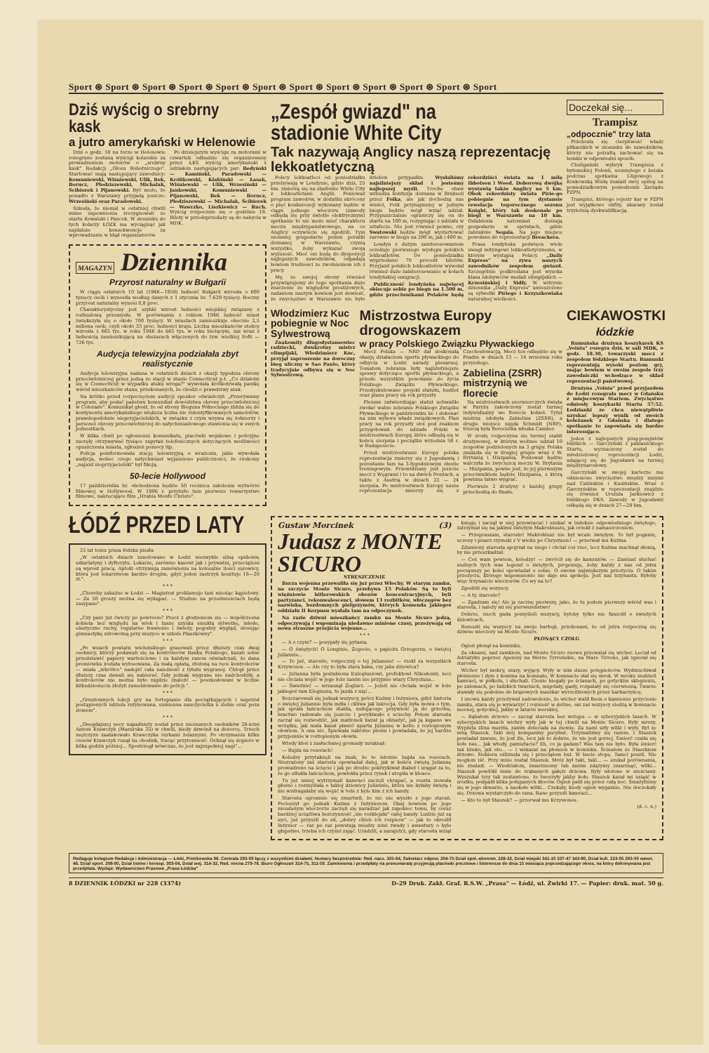Sport ⊛ Sport ⊛ Sport ⊛ Sport ⊛ Sport ⊛ Sport ⊛ Sport ⊛ Sport ⊛ Sport ⊛ Sport ⊛ Sport ⊛ Sport
Dziś wyścig o srebrny kask
a jutro amerykański w Helenowie
Dziś o godz. 18 na torze w Helenowie rozegrane zostaną wyścigi kolarskie za prowadzeniem motorów o „srebrny kask" Redakcji „Głosu Robotniczego". Startować mają następujący zawodnicy: Komuniewski, Wiśniewski, Ulik, Bek, Borucz, Płodziszewski, Michalak, Ścibiorek i Pijanowski. Być może, że ponadto z Warszawy przyjadą jeszcze: Wrzesiński oraz Paradowski.
Szkoda, że niemal w ostatniej chwili mimo zapewnienia zrezygnowali ze startu Kowalski i Pancek. W stosunku do tych kolarzy ŁOZK ma wyciągnąć jak najdalsze konsekwencje za wprowadzanie w błąd organizatorów.
Po dzisiejszym wyścigu za motorami w czwartek odbędzie się organizowany przez ŁKS wyścig amerykański z udziałem następujących par: Bedyński — Kamiński, Paradowski — Królikowski, Klabiński — Łasak, Wiśniewski — Ulik, Wrzesiński — Jankowski, Komuniewski — Pijanowski, Bek — Borucz, Płodziszewski — Michalak, Ścibiorek — Wawrzko, Liszkiewicz — Ruch. Wyścig rozpocznie się o godzinie 18. Bilety w przedsprzedaży są do nabycia w MDK.
MAGAZYN Dziennika
Przyrost naturalny w Bułgarii
W ciągu ostatnich 10 lat (1946—1956) ludność Bułgarii wzrosła o 600 tysięcy osób i wynosiła według danych z 1 stycznia br. 7.629 tysięcy. Roczny przyrost naturalny wynosi 0,8 proc.
Charakterystyczny jest szybki wzrost ludności miejskiej związany z rozbudową przemysłu. W porównaniu z rokiem 1946 ludność miast zwiększyła się o około 700 tysięcy. W miastach zamieszkuje obecnie 2,5 miliona osób, czyli około 33 proc. ludności kraju. Liczba mieszkańców stolicy wzrosła z 465 tys. w roku 1946 do 645 tys. w roku bieżącym, zaś wraz z ludnością zamieszkującą na obszarach włączonych do tzw. wielkiej Sofii — 726 tys.
Audycja telewizyjna podziałała zbyt realistycznie
Audycja telewizyjna nadana w ostatnich dniach z okazji tygodnia obrony przeciwlotniczej przez jedną ze stacji w stanie Connecticut p.t. „Co działoby się w Connecticut w wypadku ataku wroga?" wywołała krótkotrwałą panikę wśród mieszkańców stanu, przekonanych, że chodzi o prawdziwy atak.
Na krótko przed rozpoczęciem audycji speaker oświadczył: „Przerywamy program, aby podać państwu komunikat dowództwa obrony przeciwlotniczej w Colorado". Komunikat głosił, że od strony Bieguna Północnego zbliża się do kontynentu amerykańskiego większa liczba nie zidentyfikowanych samolotów, prawdopodobnie nieprzyjacielskich, w związku z czym wzywa się żołnierzy i personel obrony przeciwlotniczej do natychmiastowego stawienia się w swych jednostkach.
W kilka chwil po ogłoszeniu komunikatu, placówki wojskowe i policyjne zaczęły otrzymywać tysiące zapytań telefonicznych dotyczących możliwości opuszczenia miasta, zgłoszeń pomocy itp.
Policja poinformowała stację telewizyjną o wrażeniu, jakie wywołała audycja, wobec czego natychmiast wyjaśniono publiczności, że rzekomy „najazd nieprzyjacielski" był fikcją.
50-lecie Hollywood
17 października br. obchodzona będzie 50 rocznica założenia wytwórni filmowej w Hollywood. W 1906 r. przybyło tam pierwsze towarzystwo filmowe, nakręcające film „Hrabia Monte Christo".
ŁÓDŹ PRZED LATY
25 lat temu prasa łódzka pisała:
„W ostatnich dniach zanotowano w Łodzi niezwykle silną epidemię szkarlatyny i dyfterytu. Lekarze, zarówno kasowi jak i prywatni, przeciążeni są wprost pracą. Apteki otrzymują zamówienia na kolosalne ilości surowicy, która jest lekarstwem bardzo drogim, gdyż jeden zastrzyk kosztuje 18—20 zł.".
* * *
„Choroby zakaźne w Łodzi — Magistrat proklamuje tani miesiąc kąpielowy. — Za 50 groszy można się wykąpać. — Studnie na przedmieściach będą zasypane".
* * *
„Czy pani już ćwiczy po powrocie? Precz z głodzeniem się — współczesna kobieta bez względu na wiek i tuszę uzyska smukłą sylwetkę, młode, elastyczne ruchy, regularne trawienie i świeży, pogodny wygląd, stosując gimnastykę zdrowotną przy muzyce w szkole Płaszkówny".
* * *
„Po wsiach powiatu wieluńskiego grasowali przez dłuższy czas dwaj osobnicy, którzy podawali się za kontrolerów Banku Polskiego, kazali sobie przedstawić papiery wartościowe i za każdym razem oświadczali, że dana premiówka została wylosowana. Za małą opłatą, złożoną na ręce kontrolerów — miała „wkrótce" nadejść cała należność z tytułu wygranej. Chłopi przez dłuższy czas dawali się nabierać. Gdy jednak wygrane nie nadchodziły, a kontrolerów nie można było nigdzie znaleźć — poszkodowani w liczbie kilkudziesięciu złożyli zameldowanie do policji.".
* * *
„Gruntownych lekcji gry na fortepianie dla początkujących i naprzód postąpionych udziela rutynowana, sumienna nauczycielka u siebie oraz poza domem".
* * *
„Onegdajszej nocy napadnięty został przez nieznanych osobników 28-letni Antoni Krawczyk (Mazurska 35) w chwili, kiedy dzwonił na dozorcę. Trzech mężczyzn zaatakowało Krawczyka rurkami żelaznymi. Po otrzymaniu kilku ciosów Krawczyk runął na chodnik, tracąc przytomność. Ocknął się dopiero w kilka godzin później... Spostrzegł wówczas, że jest najzupełniej nagi"...
„Zespół gwiazd" na stadionie White City
Tak nazywają Anglicy naszą reprezentację lekkoatletyczną
Polscy lekkoatleci od poniedziałku przebywają w Londynie, gdzie dziś, 25 bm. zmierzą się na stadionie White City z lekkoatletami Anglii. Ponieważ program zawodów, w dodatku skrócony o pięć konkurencji wykonany będzie w ciągu jednego wieczoru (zawody odbędą się przy świetle elektrycznym) spotkanie to nie może mieć charakteru meczu międzypaństwowego, na co Anglicy oczywiście się zgodzili. Tym niemniej gospodarze pomni porażki doznanej w Warszawie, czynią wszystko, żeby wykazać swoją wyższość. Mieć oni będą do dyspozycji najlepszych zawodników, odpadają bowiem trudności ze zwolnieniem ich z pracy.
My, ze swojej strony również przywiązujemy do tego spotkania duże znaczenie ze względów prestiżowych, zadaniem naszym bowiem jest dowieść, że zwycięstwo w Warszawie nie było dziełem przypadku. Wysłaliśmy najsilniejszy skład i jesteśmy najlepszej myśli. Trochę obaw wzbudza kontuzja doznana w Brukseli przez Foika, ale jak dochodzą nas wieści, Foik przynajmniej w jednym biegu będzie mógł wziąć udział. Przypuszczalnie ograniczy się on do startu na 100 m, rezygnując z udziału w sztafecie. Nie jest również pewne, czy Swatowski będzie mógł wystartować zarówno w biegu na 200 m, jak i 400 m.
Londyn z dużym zainteresowaniem oczekuje pierwszego występu polskich lekkoatletów. Do poniedziałku wyprzedano 70 procent biletów. Przyjazd polskich lekkoatletów wywołał również duże zainteresowanie w kołach londyńskiej emigracji.
Publiczność londyńska najwięcej obiecuje sobie po biegu na 1.500 m, gdzie przeciwnikami Polaków będą rekordziści świata na 1 milę Ibbotson i Wood. Doborową dwójkę wystawią także Anglicy na 5 km. Obok rekordzisty świata Pirie-go pobiegnie na tym dystansie rewelacja tegorocznego sezonu Knight, który tak doskonale po biegł w Warszawie na 10 km. Osłabienia natomiast doznają gospodarze w sprintach, gdzie zabraknie Segala. Na jego miejsce powołano do reprezentacji Breackera.
Prasa londyńska poświęca wiele uwagi mityngowi lekkoatletycznemu, w którym wystąpią Polacy. „Daily Express" na zywa naszych zawodników zespołem gwiazd. Szczególnie podkreślana jest wysoka klasa zdobywców medali olimpijskich — Krzesińskiej i Sidły. W witrynie dziennika „Daily Express" umieszczone są sylwetki Piriego i Krzyszkowiaka naturalnej wielkości.
Doczekał się...
Trampisz
„odpocznie" trzy lata
Przebrała się cierpliwość władz piłkarskich w stosunku do zawodników, którzy nie potrafią zachować się na boisku w odpowiedni sposób.
Chuligański wybryk Trampisza z bytomskiej Polonii, usuniętego z boiska podczas spotkania I-ligowego z Krakowską Wisłą znalazł swój epilog na poniedziałkowym posiedzeniu Zarządu PZPN.
Trampisz, którego rejestr kar w PZPN jest wyjątkowo obfity, ukarany został trzyletnią dyskwalifikacją.
Włodzimierz Kuc pobiegnie w Noc Sylwestrową
Znakomity długodystansowiec radziecki, dwukrotny mistrz olimpijski, Włodzimierz Kuc, przyjął zaproszenie na doroczny bieg uliczny w Sao Paulo, który tradycyjnie odbywa się w Noc Sylwestrową.
Mistrzostwa Europy drogowskazem
w pracy Polskiego Związku Pływackiego
Mecz Polska — NRD dał doskonałą okazję działaczom sportu pływackiego do odbycia w Łodzi narady plenarnej. Tematem zebrania były najistotniejsze sprawy dotyczące sportu pływackiego, a przede wszystkim powołanie do życia Polskiego Związku Pływackiego. Przedyskutowano projekt statutu, budżet oraz planu pracy na rok przyszły.
Plenum zatwierdzając statut uchwaliło zwołać walne zebranie Polskiego Związku Pływackiego w październiku br. i dokonać na nim wyboru władz związkowych. Plan pracy na rok przyszły stoi pod znakiem przygotowań do udziału Polski w mistrzostwach Europy, które odbędą się w końcu sierpnia i początku września 58 r. w Budapeszcie.
Przed mistrzostwami Europy polska reprezentacja zmierzy się z Jugosławią i pozostanie tam na 3-tygodniowym obozie treningowym. Przewidziany jest jeszcze mecz z Węgrami i to na dwóch frontach, a także z Austrią w dniach 23 — 24 sierpnia. Po mistrzostwach Europy nasza reprezentacja zmierzy się z Czechosłowacją. Mecz ten odbędzie się w Pradze w dniach 13 — 14 września roku przyszłego.
Zabielina (ZSRR) mistrzynią we florecie
Na mistrzostwach szermierczych świata w Paryżu zakończony został turniej indywidualny we florecie kobiet. Tytuł mistrza zdobyła Zabielina (ZSRR), a drugie miejsce zajęła Schmidt (NRF), trzecią była florecistka włoska Camber.
W środę rozpoczyna się turniej szabli drużynowej, w którym weźmie udział 10 zespołów podzielonych na 3 grupy. Polska znalazła się w drugiej grupie wraz z W. Brytanią i Hiszpanią. Ponieważ będzie walczyła ze zwycięzcą meczu W. Brytania — Hiszpania, pewne jest, że jej pierwszym przeciwnikiem będzie Hiszpania, z którą powinna łatwo wygrać.
Pierwsze 2 drużyny z każdej grupy przechodzą do finału.
CIEKAWOSTKI
łódzkie
Rumuńska drużyna koszykarek KS „Vointa" rozegra dziś, w sali MDK, o godz. 18.30, towarzyski mecz z zespołem łódzkiego Startu. Rumunki reprezentują wysoki poziom gry, mając bowiem w swoim zespole trzy zawodniczki wchodzące w skład reprezentacji państwowej.
Drużyna „Voinia" przed przyjazdem do Łodzi rozegrała mecz w Gdańsku z miejscowym Startem. Zwycięstwo odniosły koszykarki Startu 57:52. Łodzianki ze chca niewątpliwie uzyskać lepszy wynik od swoich koleżanek z Gdańska i dlatego spotkanie to zapowiada się bardzo interesująco.
Jeden z najlepszych ping-pongistów łódzkich — Garczyński z pabianickiego Startu, wyznaczony został do młodzieżowej reprezentacji Łodzi, udającej się do Jugosławii na turniej międzynarodowy.
Garczyński w swojej karierze ma odniesione zwycięstwo między innymi nad Calińskim i Kusińskim. Wraz z Garczyńskim w reprezentacji znajdzie się również Urszula Jarkiewicz z łódzkiego DKS. Zawody w Jugosławii odbędą się w dniach 27—29 bm.
Gustaw Morcinek (3)
Judasz z MONTE SICURO
STRESZCZENIE
Burza wojenna przewaliła się już przez Włochy. W starym zamku, na szczycie Monte Sicuro, przebywa 13 Polaków. Są to byli więźniowie hitlerowskich obozów koncentracyjnych, byli partyzanci, rekonwalescenci, słowem 13 rozbitków, włóczęgów bez nazwiska, bezdomnych pielgrzymów, których komenda jakiegoś oddziału II Korpusu wysłała tam na odpoczynek.
Na razie dziwni mieszkańcy zamku na Monte Sicuro jedzą, odpoczywają i wspominają niedawno minione czasy, przeżywają od nowa straszne przejścia wojenne...
* * *
— A o czym? — posypały się pytania.
— O świętych! O Longinie, Żegocie, o papieżu Grzegorzu, o świętej Juliannie...
— To już, starosto, rozpocznij o tej Juliannie! — rzekł za wszystkich Krzywonos. — Ale czy to była stara baba, czy jaka dziewica?
— Julianna była poślubiona Eulogiuszowi, prefektowi Nikodemii; lecz nie chciała wejść w jego łoże zanim nie przyjmie wiary Chrystusa...
— Świetnie! — wrzasnął Żeglarz. — Jeżeli nie chciała wejść w łoże jakiegoś tam Elegiusza, to jazda z nią!...
Rozczarowali się jednak wszyscy, prócz Kuźmy i Inżyniera, gdyż historia o świętej Juliannie była mdła i ckliwa jak lukrecja. Gdy była mowa o tym, jak sprała łańcuchem diabła, usiłującego przywieść ją do grzechu, bractwo radowało się jeszcze i porykiwało z uciechy. Potem starosta zaczął się rozwodzić, jak małżonek kazał ją obnażyć, jak ją kąpano we wrzątku, jak mała kazał pławić uparta Juliannę w kotle z roztopionym ołowiem. A ona nic. Śpiewała nabożne pieśni i powiadała, że jej bardzo przyjemnie w roztopionym ołowiu.
Wtedy ktoś z zasłuchanej gromady mruknął:
— Bujda na resorach!
Koledzy przytaknęli na znak, że to istotnie bujda na resorach. Niezrażony zaś starosta opowiadał dalej, jak w końcu świętą Juliannę prowadzono na ścięcie i jak po drodze pokrzykiwał diabeł i urągał za to, że go stłukła łańcuchem, powlokła przez rynek i utopiła w kloace.
Tu już mniej wytrzymali kamraci zaczęli chrapać, a reszta ziewała głośno i rozmyślała o takiej dziewicy Juliannie, która nie byłaby świętą i nie wzdragałaby się wejść w łoże z byle kim z ich bandy.
Starosta ogromnie się zmartwił, że nic nie wyszło z jego starań. Pocieszył go jednak Kuźma z Inżynierem. Obaj bowiem po jego nieudanym wieczorze zaczęli się naradzać jak zapobiec temu, by coraz bardziej uciążliwa bezczynność „nie rozklejała" całej bandy. Ludzie już są syci, już przyszli do sił, „dobry chleb ich rozpiera" — jak to określił Inżynier — raz po raz powstają między nimi zwady i awantury o byle głupstwo, trzeba ich czymś zająć. Uradzili, a nazajutrz, gdy starosta wziął
księgę i zaczął w niej przewracać i szukać w indeksie odpowiedniego świętego, zatrzymał się na jakimś świętym Makrobiuszu, jak orzekł z namaszczeniem.
— Przepraszam, starosto! Makrobiusz nie był wcale świętym. To był poganin, uczony i pisarz rzymski z V wieku po Chrystusie! — przerwał mu Kuźma.
Zdumiony starosta spojrzał na niego i chciał coś rzec, lecz Kuźma machnął dłonią, by nie przeszkadzał.
— Coś wam powiem, koledzy! — zwrócił się do kamratów. — Zamiast słuchać nudnych tych was legend o świętych, proponuję, żeby każdy z nas od jutra począwszy po kolei opowiadał o sobie. O swoim największym przeżyciu. O takim przeżyciu, którego wspomnienie nie daje mu spokoju. Jest nas trzynastu. Byłoby więc trzynaście wieczorów. Co wy na to?
Zgodzili się wszyscy.
— A ty, starosto?
— Zgadzam się! Ale ja zacznę pierwszy, jako, że tu jestem pierwszy wśród was i starosta, i należy mi się pierwszeństwo!
Dobrze, niech gada pomyśleli wszyscy, byleby tylko nie fanzolił o świętych dziewicach.
Rozeszli się wszyscy na swoje barłogi, przekonani, że od jutra rozpoczną się dziwne wieczory na Monte Sicuro.
PŁONĄCY CZOŁG
Ogień płonął na kominku.
Za oknami, nad zamkiem, nad Monte Sicuro znowu przewalał się wicher. Leciał od Adriatyku poprzez Apeniny na Morze Tyrreńskie, na Mare Tirreno, jak upierał się starosta.
Wicher był mokry, szary, wyjący. Wyły w nim dusze potępieńców. Wydmuchiwał płomienie i dym z komina na komnatę. W komnacie słał się mrok. W mroku siedzieli kamraci, w półkolu, i słuchali. Cienie biegały po ścianach, po gotyckim sklepieniu, po załomach, po ludzkich twarzach, migotały, gasły, rozpalały się czerwienią. Twarze stawały się podobne do brązowych maszkar wyrzeźbionych przez barbarzyńcę.
I znowu każdy przeżywał zadowolenie, że wicher walił łbem o kamienne przyciesie zamku, stara się je wywarzyć i roznieść w doline, oni zaś wszyscy siedzą w komnacie mocnej, gotyckiej, jakby w latarni morskiej.
— Rąbałem drzewo — zaczął starosta bez wstępu — w syberyjskich lasach. W syberyjskich lasach wichry wyły jak w tej chwili na Monte Sicuro. Były mrozy. Wypluta ślina marzła, zanim doleciała na ziemię. Za nami szły wilki i wyły. Był ze mną Staszek. Taki mój kompaniny pucybut. Trzymaliśmy się razem. I Staszek powiadał zawsze, że jest źle, lecz jak to dobrze, że nie jest gorzej. Śmierć czaiła się koło nas... Jak wtedy, pamiętacie? Eh, co ja gadam? Was tam nie było. Była śmierć tak blisko, jak oto... — i wskazał na płomień w kominku. Ścinałem ze Staszkiem drzewo. Siekiera ośliznęła się i przeciąłem but. W bucie stopę. Tamci poszli. Nie mogłem iść. Przy mnie został Staszek. Mróz był taki, taki... — szukał porównania, nie znalazł. — Wiedziałem, zmarzniemy lub zanim zdążymy zmarznąć, wilki... Staszek powlókł mnie do zrąbanych gałęzi drzewa. Były ułożone w sześciany. Wyszukał trzy tak zestawione, że tworzyły jakby koło. Staszek kazał mi usiąść w środku, podpalił kilka połupanych kłoców. Ogień palił się przez całą noc. Smażyliśmy się w jego skwarze, a naokoło wilki... Czekały, kiedy ogień wygaśnie. Nie doczekały się. Drzewa wystarczyło do rana. Rano przyszli kamraci...
— Kto to był Staszek? — przerwał mu Krzywonos.
(d. c. n.)
Redaguje kolegium Redakcja i Administracja — Łódź, Piotrkowska 96. Centrala 293-00 łączy z wszystkimi działami. Numery bezpośrednie: Red. nacz. 325-64, Sekretarz odpow. 204-75 Dział spol.-ekonom. 228-32, Dział miejski 341-10 337-47 343-80, Dział kult. 223-05 293-00 wewn. 46. Dział sport. 208-95, Dział listów i koresp. 303-04, Dział woj. 314-32, Red. nocna 279-76. Biuro Ogłoszeń 314-75, 311-50. Zamówienia i przedpłaty na prenumeratę przyjmują placówki pocztowe i listonosze do dnia 15 miesiąca poprzedzającego okres, na który dokonywana jest przedpłata. Wydaje: Wydawnictwo Prasowe „Prasa Łódzka"
8 DZIENNIK ŁÓDZKI nr 228 (3374) D-29 Druk. Zakł. Graf. R.S.W. „Prasa" — Łódź, ul. Żwirki 17. — Papier: druk. mat. 50 g.